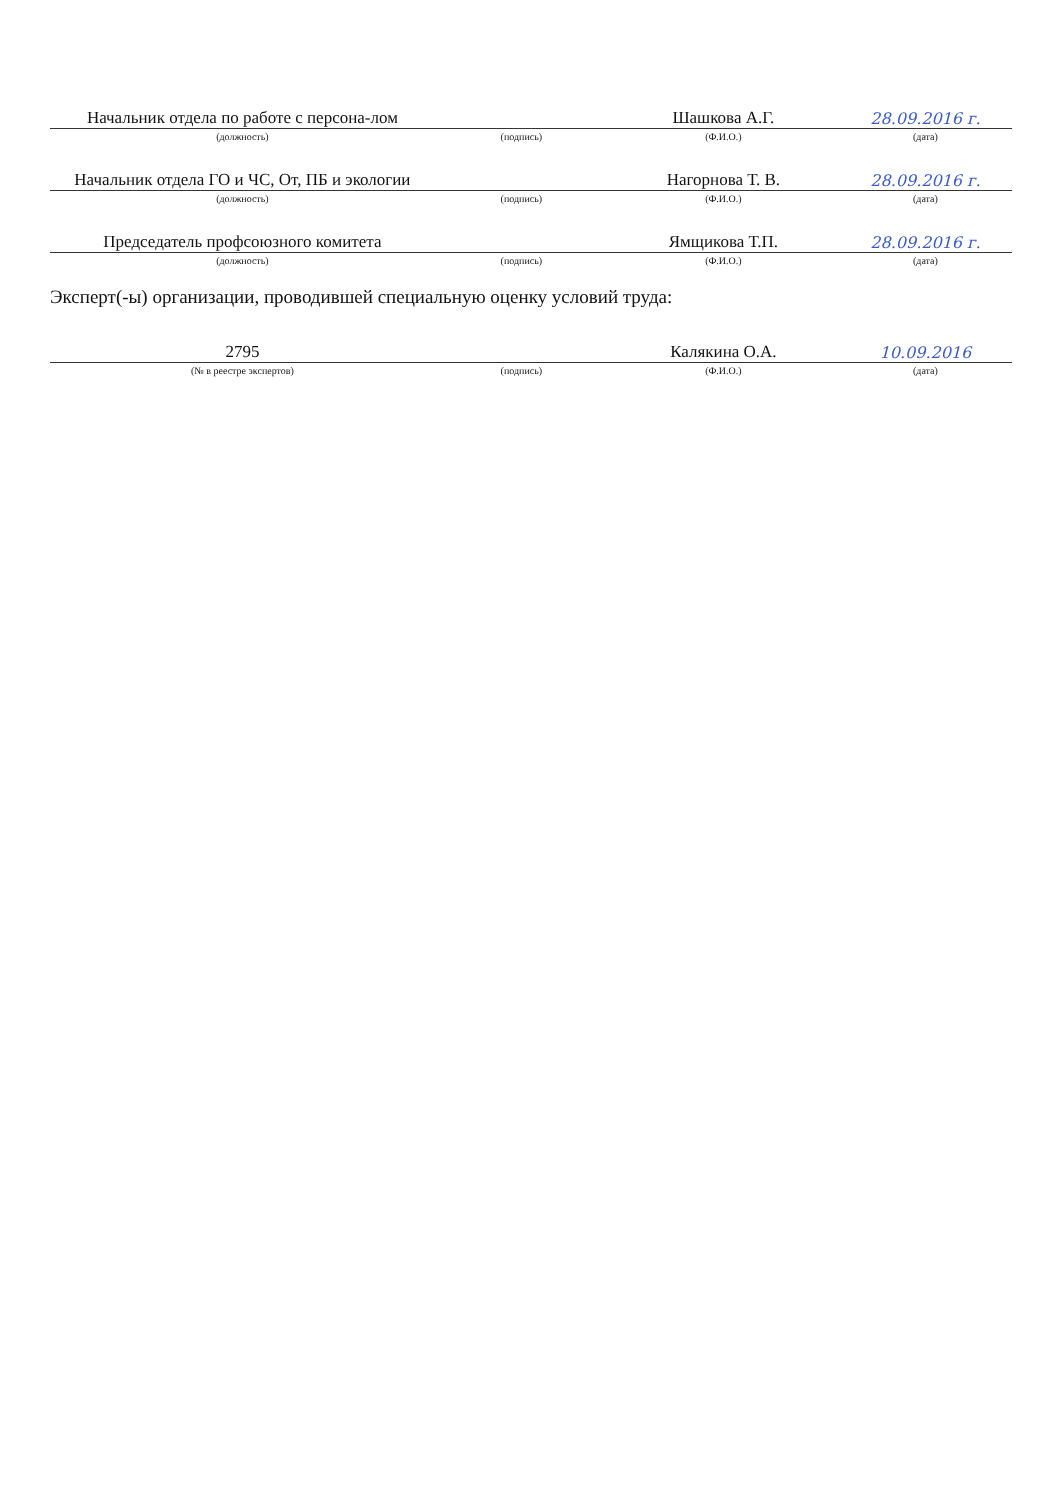| Начальник отдела по работе с персона-лом | | Шашкова А.Г. | 28.09.2016 г. |
| (должность) | (подпись) | (Ф.И.О.) | (дата) |
| Начальник отдела ГО и ЧС, От, ПБ и экологии | | Нагорнова Т. В. | 28.09.2016 г. |
| (должность) | (подпись) | (Ф.И.О.) | (дата) |
| Председатель профсоюзного комитета | | Ямщикова Т.П. | 28.09.2016 г. |
| (должность) | (подпись) | (Ф.И.О.) | (дата) |
Эксперт(-ы) организации, проводившей специальную оценку условий труда:
| 2795 | | Калякина О.А. | 10.09.2016 |
| (№ в реестре экспертов) | (подпись) | (Ф.И.О.) | (дата) |